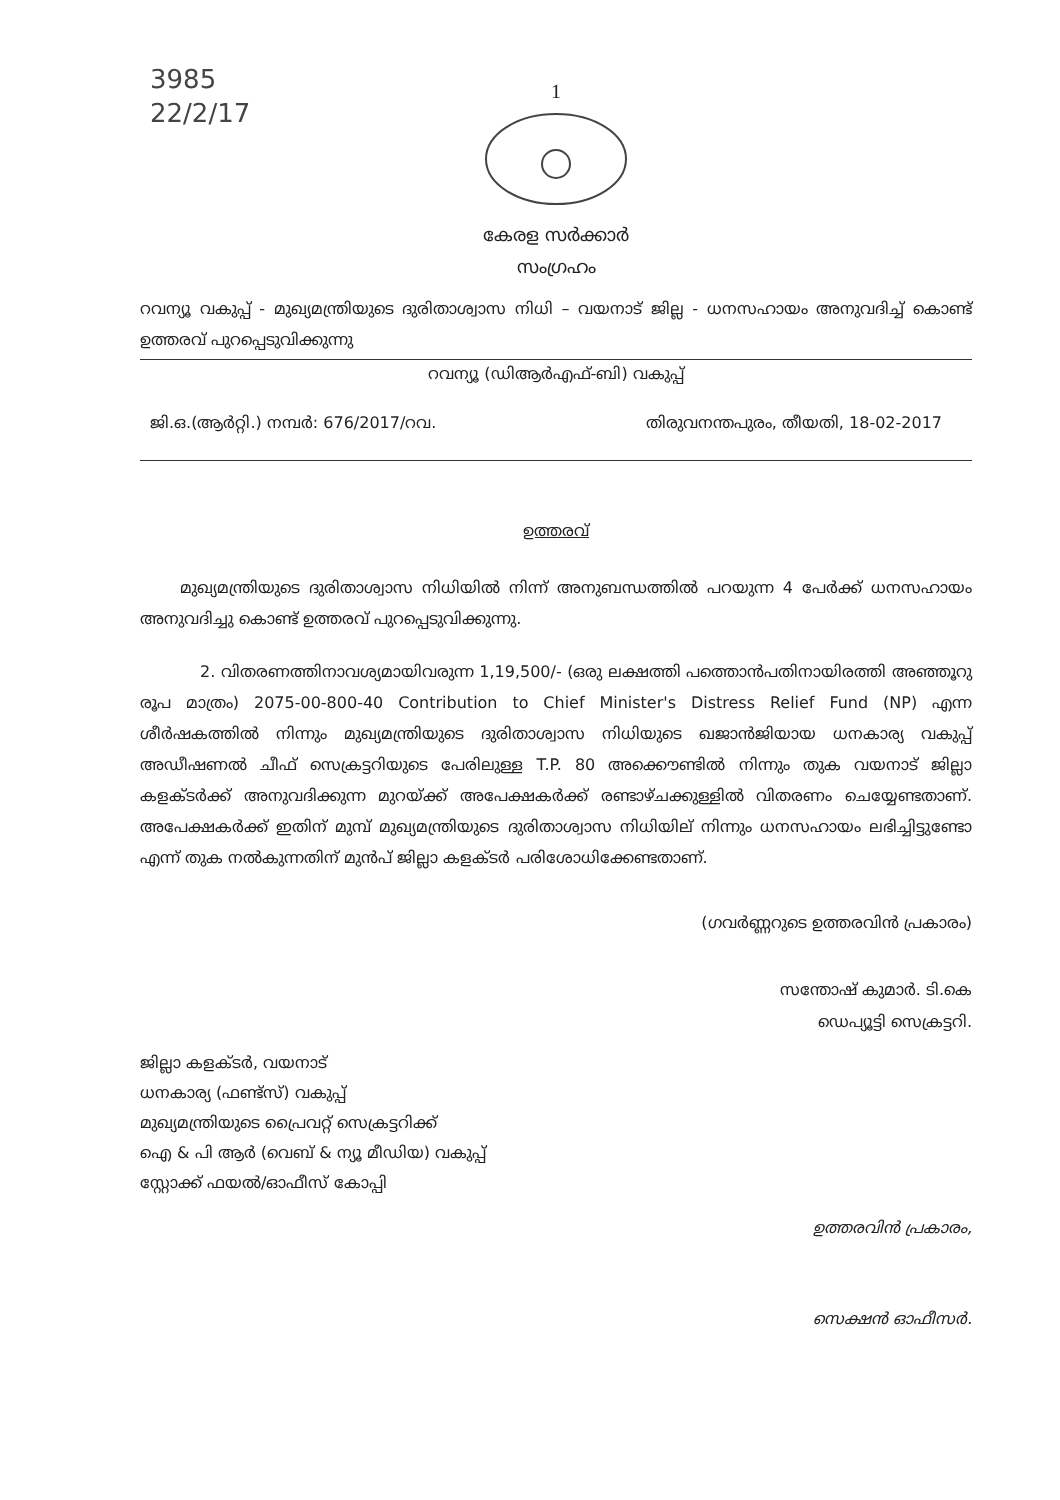3985
22/2/17
1
കേരള സർക്കാർ
സംഗ്രഹം
റവന്യൂ വകുപ്പ് - മുഖ്യമന്ത്രിയുടെ ദുരിതാശ്വാസ നിധി – വയനാട് ജില്ല - ധനസഹായം അനുവദിച്ച് കൊണ്ട് ഉത്തരവ് പുറപ്പെടുവിക്കുന്നു
റവന്യൂ (ഡിആർഎഫ്-ബി) വകുപ്പ്
ജി.ഒ.(ആർറ്റി.) നമ്പർ: 676/2017/റവ. തിരുവനന്തപുരം, തീയതി, 18-02-2017
ഉത്തരവ്
മുഖ്യമന്ത്രിയുടെ ദുരിതാശ്വാസ നിധിയിൽ നിന്ന് അനുബന്ധത്തിൽ പറയുന്ന 4 പേർക്ക് ധനസഹായം അനുവദിച്ചു കൊണ്ട് ഉത്തരവ് പുറപ്പെടുവിക്കുന്നു.
2. വിതരണത്തിനാവശ്യമായിവരുന്ന 1,19,500/- (ഒരു ലക്ഷത്തി പത്തൊൻപതിനായിരത്തി അഞ്ഞൂറു രൂപ മാത്രം) 2075-00-800-40 Contribution to Chief Minister's Distress Relief Fund (NP) എന്ന ശീർഷകത്തിൽ നിന്നും മുഖ്യമന്ത്രിയുടെ ദുരിതാശ്വാസ നിധിയുടെ ഖജാൻജിയായ ധനകാര്യ വകുപ്പ് അഡീഷണൽ ചീഫ് സെക്രട്ടറിയുടെ പേരിലുള്ള T.P. 80 അക്കൌണ്ടിൽ നിന്നും തുക വയനാട് ജില്ലാ കളക്ടർക്ക് അനുവദിക്കുന്ന മുറയ്ക്ക് അപേക്ഷകർക്ക് രണ്ടാഴ്ചക്കുള്ളിൽ വിതരണം ചെയ്യേണ്ടതാണ്. അപേക്ഷകർക്ക് ഇതിന് മുമ്പ് മുഖ്യമന്ത്രിയുടെ ദുരിതാശ്വാസ നിധിയില് നിന്നും ധനസഹായം ലഭിച്ചിട്ടുണ്ടോ എന്ന് തുക നൽകുന്നതിന് മുൻപ് ജില്ലാ കളക്ടർ പരിശോധിക്കേണ്ടതാണ്.
(ഗവർണ്ണറുടെ ഉത്തരവിൻ പ്രകാരം)
സന്തോഷ് കുമാർ. ടി.കെ
ഡെപ്യൂട്ടി സെക്രട്ടറി.
ജില്ലാ കളക്ടർ, വയനാട്
ധനകാര്യ (ഫണ്ട്സ്) വകുപ്പ്
മുഖ്യമന്ത്രിയുടെ പ്രൈവറ്റ് സെക്രട്ടറിക്ക്
ഐ & പി ആർ (വെബ് & ന്യൂ മീഡിയ) വകുപ്പ്
സ്റ്റോക്ക് ഫയൽ/ഓഫീസ് കോപ്പി
ഉത്തരവിൻ പ്രകാരം,
സെക്ഷൻ ഓഫീസർ.